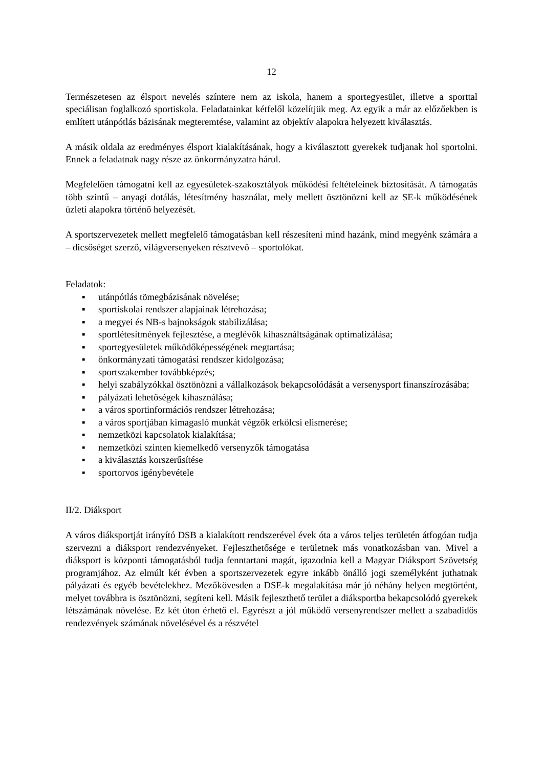12
Természetesen az élsport nevelés színtere nem az iskola, hanem a sportegyesület, illetve a sporttal speciálisan foglalkozó sportiskola. Feladatainkat kétfelől közelítjük meg. Az egyik a már az előzőekben is említett utánpótlás bázisának megteremtése, valamint az objektív alapokra helyezett kiválasztás.
A másik oldala az eredményes élsport kialakításának, hogy a kiválasztott gyerekek tudjanak hol sportolni. Ennek a feladatnak nagy része az önkormányzatra hárul.
Megfelelően támogatni kell az egyesületek-szakosztályok működési feltételeinek biztosítását. A támogatás több szintű – anyagi dotálás, létesítmény használat, mely mellett ösztönözni kell az SE-k működésének üzleti alapokra történő helyezését.
A sportszervezetek mellett megfelelő támogatásban kell részesíteni mind hazánk, mind megyénk számára a – dicsőséget szerző, világversenyeken résztvevő – sportolókat.
Feladatok:
▪ utánpótlás tömegbázisának növelése;
▪ sportiskolai rendszer alapjainak létrehozása;
▪ a megyei és NB-s bajnokságok stabilizálása;
▪ sportlétesítmények fejlesztése, a meglévők kihasználtságának optimalizálása;
▪ sportegyesületek működőképességének megtartása;
▪ önkormányzati támogatási rendszer kidolgozása;
▪ sportszakember továbbképzés;
▪ helyi szabályzókkal ösztönözni a vállalkozások bekapcsolódását a versenysport finanszírozásába;
▪ pályázati lehetőségek kihasználása;
▪ a város sportinformációs rendszer létrehozása;
▪ a város sportjában kimagasló munkát végzők erkölcsi elismerése;
▪ nemzetközi kapcsolatok kialakítása;
▪ nemzetközi szinten kiemelkedő versenyzők támogatása
▪ a kiválasztás korszerűsítése
▪ sportorvos igénybevétele
II/2. Diáksport
A város diáksportját irányító DSB a kialakított rendszerével évek óta a város teljes területén átfogóan tudja szervezni a diáksport rendezvényeket. Fejleszthetősége e területnek más vonatkozásban van. Mivel a diáksport is központi támogatásból tudja fenntartani magát, igazodnia kell a Magyar Diáksport Szövetség programjához. Az elmúlt két évben a sportszervezetek egyre inkább önálló jogi személyként juthatnak pályázati és egyéb bevételekhez. Mezőkövesden a DSE-k megalakítása már jó néhány helyen megtörtént, melyet továbbra is ösztönözni, segíteni kell. Másik fejleszthető terület a diáksportba bekapcsolódó gyerekek létszámának növelése. Ez két úton érhető el. Egyrészt a jól működő versenyrendszer mellett a szabadidős rendezvények számának növelésével és a részvétel